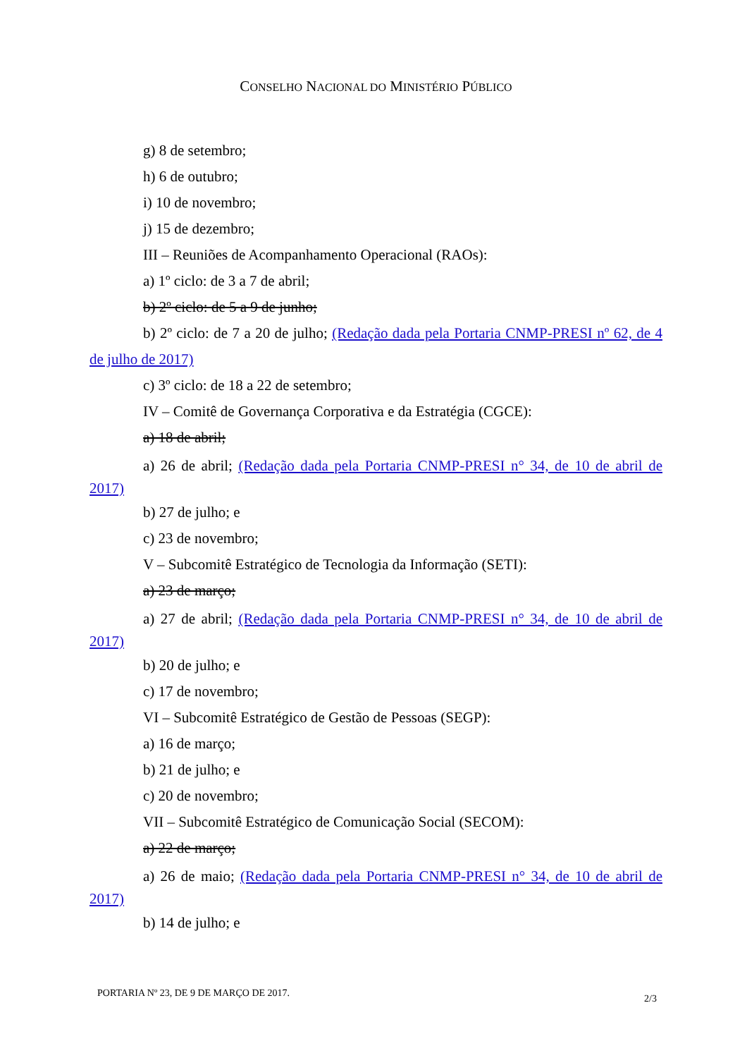CONSELHO NACIONAL DO MINISTÉRIO PÚBLICO
g) 8 de setembro;
h) 6 de outubro;
i) 10 de novembro;
j) 15 de dezembro;
III – Reuniões de Acompanhamento Operacional (RAOs):
a) 1º ciclo: de 3 a 7 de abril;
b) 2º ciclo: de 5 a 9 de junho;
b) 2º ciclo: de 7 a 20 de julho; (Redação dada pela Portaria CNMP-PRESI nº 62, de 4 de julho de 2017)
c) 3º ciclo: de 18 a 22 de setembro;
IV – Comitê de Governança Corporativa e da Estratégia (CGCE):
a) 18 de abril;
a) 26 de abril; (Redação dada pela Portaria CNMP-PRESI n° 34, de 10 de abril de 2017)
b) 27 de julho; e
c) 23 de novembro;
V – Subcomitê Estratégico de Tecnologia da Informação (SETI):
a) 23 de março;
a) 27 de abril; (Redação dada pela Portaria CNMP-PRESI n° 34, de 10 de abril de 2017)
b) 20 de julho; e
c) 17 de novembro;
VI – Subcomitê Estratégico de Gestão de Pessoas (SEGP):
a) 16 de março;
b) 21 de julho; e
c) 20 de novembro;
VII – Subcomitê Estratégico de Comunicação Social (SECOM):
a) 22 de março;
a) 26 de maio; (Redação dada pela Portaria CNMP-PRESI n° 34, de 10 de abril de 2017)
b) 14 de julho; e
PORTARIA Nº 23, DE 9 DE MARÇO DE 2017. 2/3